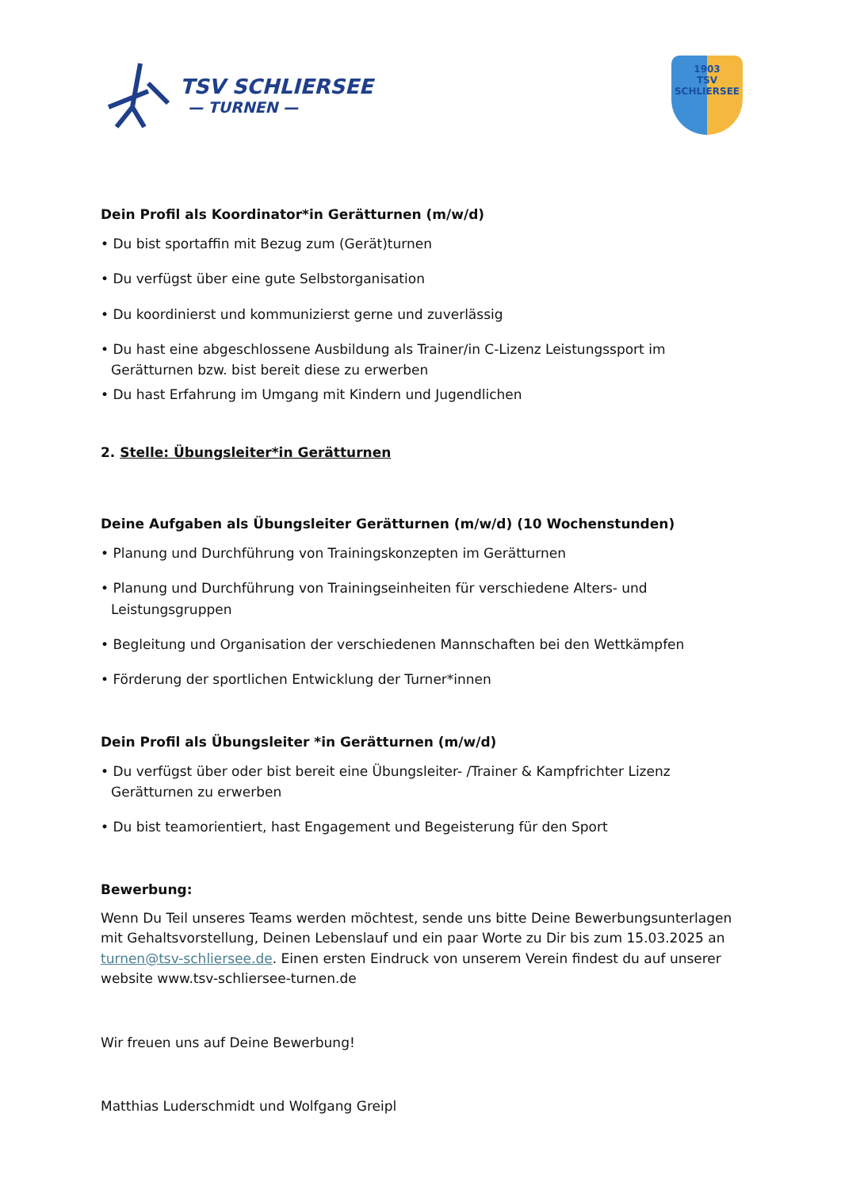TSV SCHLIERSEE
— TURNEN —
1903
TSV
SCHLIERSEE
Dein Profil als Koordinator*in Gerätturnen (m/w/d)
• Du bist sportaffin mit Bezug zum (Gerät)turnen
• Du verfügst über eine gute Selbstorganisation
• Du koordinierst und kommunizierst gerne und zuverlässig
• Du hast eine abgeschlossene Ausbildung als Trainer/in C-Lizenz Leistungssport im Gerätturnen bzw. bist bereit diese zu erwerben
• Du hast Erfahrung im Umgang mit Kindern und Jugendlichen
2. Stelle: Übungsleiter*in Gerätturnen
Deine Aufgaben als Übungsleiter Gerätturnen (m/w/d) (10 Wochenstunden)
• Planung und Durchführung von Trainingskonzepten im Gerätturnen
• Planung und Durchführung von Trainingseinheiten für verschiedene Alters- und Leistungsgruppen
• Begleitung und Organisation der verschiedenen Mannschaften bei den Wettkämpfen
• Förderung der sportlichen Entwicklung der Turner*innen
Dein Profil als Übungsleiter *in Gerätturnen (m/w/d)
• Du verfügst über oder bist bereit eine Übungsleiter- /Trainer & Kampfrichter Lizenz Gerätturnen zu erwerben
• Du bist teamorientiert, hast Engagement und Begeisterung für den Sport
Bewerbung:
Wenn Du Teil unseres Teams werden möchtest, sende uns bitte Deine Bewerbungsunterlagen mit Gehaltsvorstellung, Deinen Lebenslauf und ein paar Worte zu Dir bis zum 15.03.2025 an turnen@tsv-schliersee.de. Einen ersten Eindruck von unserem Verein findest du auf unserer website www.tsv-schliersee-turnen.de
Wir freuen uns auf Deine Bewerbung!
Matthias Luderschmidt und Wolfgang Greipl